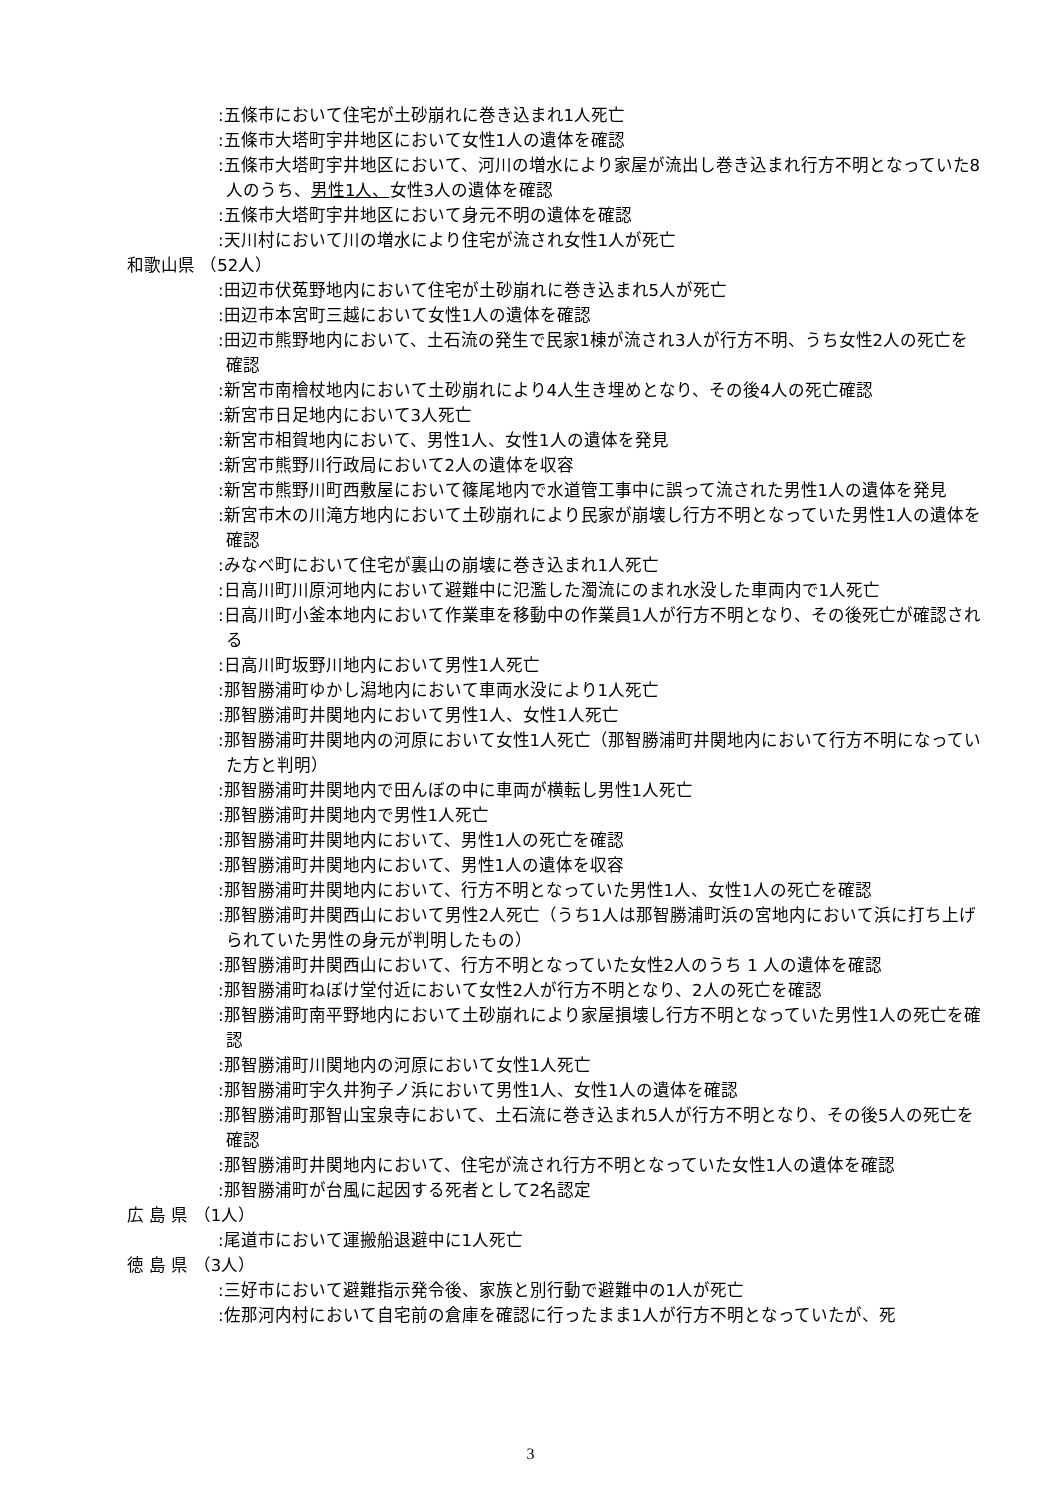:五條市において住宅が土砂崩れに巻き込まれ1人死亡
:五條市大塔町宇井地区において女性1人の遺体を確認
:五條市大塔町宇井地区において、河川の増水により家屋が流出し巻き込まれ行方不明となっていた8人のうち、男性1人、女性3人の遺体を確認
:五條市大塔町宇井地区において身元不明の遺体を確認
:天川村において川の増水により住宅が流され女性1人が死亡
和歌山県 （52人）
:田辺市伏菟野地内において住宅が土砂崩れに巻き込まれ5人が死亡
:田辺市本宮町三越において女性1人の遺体を確認
:田辺市熊野地内において、土石流の発生で民家1棟が流され3人が行方不明、うち女性2人の死亡を確認
:新宮市南檜杖地内において土砂崩れにより4人生き埋めとなり、その後4人の死亡確認
:新宮市日足地内において3人死亡
:新宮市相賀地内において、男性1人、女性1人の遺体を発見
:新宮市熊野川行政局において2人の遺体を収容
:新宮市熊野川町西敷屋において篠尾地内で水道管工事中に誤って流された男性1人の遺体を発見
:新宮市木の川滝方地内において土砂崩れにより民家が崩壊し行方不明となっていた男性1人の遺体を確認
:みなべ町において住宅が裏山の崩壊に巻き込まれ1人死亡
:日高川町川原河地内において避難中に氾濫した濁流にのまれ水没した車両内で1人死亡
:日高川町小釜本地内において作業車を移動中の作業員1人が行方不明となり、その後死亡が確認される
:日高川町坂野川地内において男性1人死亡
:那智勝浦町ゆかし潟地内において車両水没により1人死亡
:那智勝浦町井関地内において男性1人、女性1人死亡
:那智勝浦町井関地内の河原において女性1人死亡（那智勝浦町井関地内において行方不明になっていた方と判明）
:那智勝浦町井関地内で田んぼの中に車両が横転し男性1人死亡
:那智勝浦町井関地内で男性1人死亡
:那智勝浦町井関地内において、男性1人の死亡を確認
:那智勝浦町井関地内において、男性1人の遺体を収容
:那智勝浦町井関地内において、行方不明となっていた男性1人、女性1人の死亡を確認
:那智勝浦町井関西山において男性2人死亡（うち1人は那智勝浦町浜の宮地内において浜に打ち上げられていた男性の身元が判明したもの）
:那智勝浦町井関西山において、行方不明となっていた女性2人のうち 1 人の遺体を確認
:那智勝浦町ねぼけ堂付近において女性2人が行方不明となり、2人の死亡を確認
:那智勝浦町南平野地内において土砂崩れにより家屋損壊し行方不明となっていた男性1人の死亡を確認
:那智勝浦町川関地内の河原において女性1人死亡
:那智勝浦町宇久井狗子ノ浜において男性1人、女性1人の遺体を確認
:那智勝浦町那智山宝泉寺において、土石流に巻き込まれ5人が行方不明となり、その後5人の死亡を確認
:那智勝浦町井関地内において、住宅が流され行方不明となっていた女性1人の遺体を確認
:那智勝浦町が台風に起因する死者として2名認定
広 島 県 （1人）
:尾道市において運搬船退避中に1人死亡
徳 島 県 （3人）
:三好市において避難指示発令後、家族と別行動で避難中の1人が死亡
:佐那河内村において自宅前の倉庫を確認に行ったまま1人が行方不明となっていたが、死
3